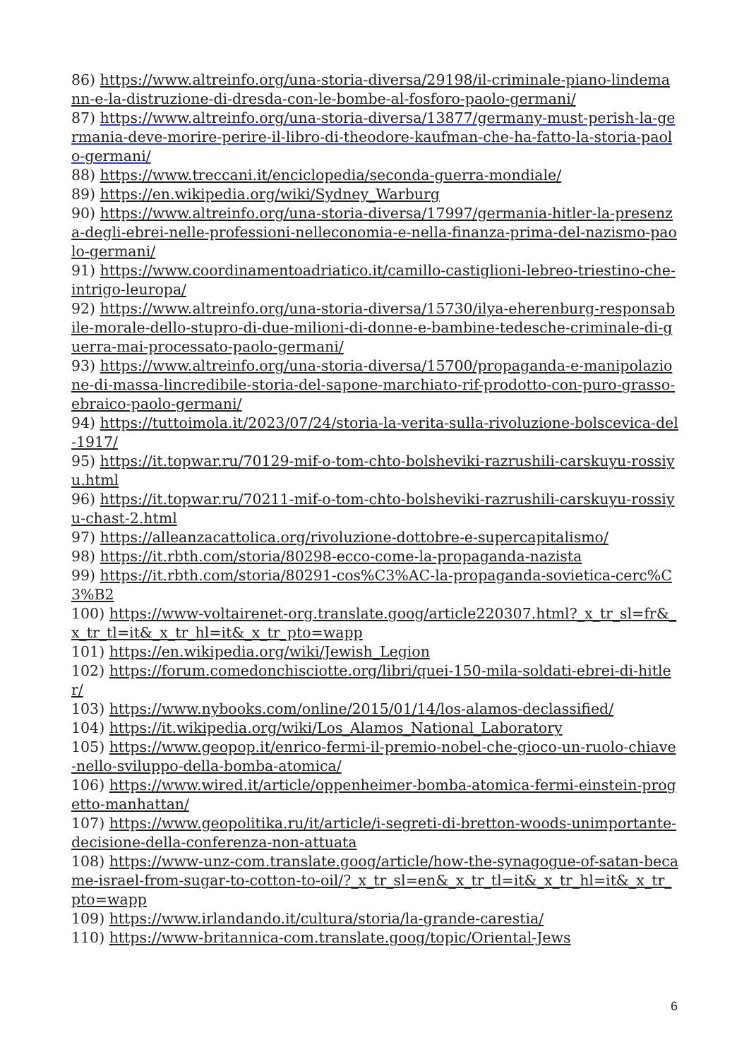86) https://www.altreinfo.org/una-storia-diversa/29198/il-criminale-piano-lindemann-e-la-distruzione-di-dresda-con-le-bombe-al-fosforo-paolo-germani/
87) https://www.altreinfo.org/una-storia-diversa/13877/germany-must-perish-la-germania-deve-morire-perire-il-libro-di-theodore-kaufman-che-ha-fatto-la-storia-paolo-germani/
88) https://www.treccani.it/enciclopedia/seconda-guerra-mondiale/
89) https://en.wikipedia.org/wiki/Sydney_Warburg
90) https://www.altreinfo.org/una-storia-diversa/17997/germania-hitler-la-presenza-degli-ebrei-nelle-professioni-nelleconomia-e-nella-finanza-prima-del-nazismo-paolo-germani/
91) https://www.coordinamentoadriatico.it/camillo-castiglioni-lebreo-triestino-che-intrigo-leuropa/
92) https://www.altreinfo.org/una-storia-diversa/15730/ilya-eherenburg-responsabile-morale-dello-stupro-di-due-milioni-di-donne-e-bambine-tedesche-criminale-di-guerra-mai-processato-paolo-germani/
93) https://www.altreinfo.org/una-storia-diversa/15700/propaganda-e-manipolazione-di-massa-lincredibile-storia-del-sapone-marchiato-rif-prodotto-con-puro-grasso-ebraico-paolo-germani/
94) https://tuttoimola.it/2023/07/24/storia-la-verita-sulla-rivoluzione-bolscevica-del-1917/
95) https://it.topwar.ru/70129-mif-o-tom-chto-bolsheviki-razrushili-carskuyu-rossiyu.html
96) https://it.topwar.ru/70211-mif-o-tom-chto-bolsheviki-razrushili-carskuyu-rossiyu-chast-2.html
97) https://alleanzacattolica.org/rivoluzione-dottobre-e-supercapitalismo/
98) https://it.rbth.com/storia/80298-ecco-come-la-propaganda-nazista
99) https://it.rbth.com/storia/80291-cos%C3%AC-la-propaganda-sovietica-cerc%C3%B2
100) https://www-voltairenet-org.translate.goog/article220307.html?_x_tr_sl=fr&_x_tr_tl=it&_x_tr_hl=it&_x_tr_pto=wapp
101) https://en.wikipedia.org/wiki/Jewish_Legion
102) https://forum.comedonchisciotte.org/libri/quei-150-mila-soldati-ebrei-di-hitler/
103) https://www.nybooks.com/online/2015/01/14/los-alamos-declassified/
104) https://it.wikipedia.org/wiki/Los_Alamos_National_Laboratory
105) https://www.geopop.it/enrico-fermi-il-premio-nobel-che-gioco-un-ruolo-chiave-nello-sviluppo-della-bomba-atomica/
106) https://www.wired.it/article/oppenheimer-bomba-atomica-fermi-einstein-progetto-manhattan/
107) https://www.geopolitika.ru/it/article/i-segreti-di-bretton-woods-unimportante-decisione-della-conferenza-non-attuata
108) https://www-unz-com.translate.goog/article/how-the-synagogue-of-satan-became-israel-from-sugar-to-cotton-to-oil/?_x_tr_sl=en&_x_tr_tl=it&_x_tr_hl=it&_x_tr_pto=wapp
109) https://www.irlandando.it/cultura/storia/la-grande-carestia/
110) https://www-britannica-com.translate.goog/topic/Oriental-Jews
6